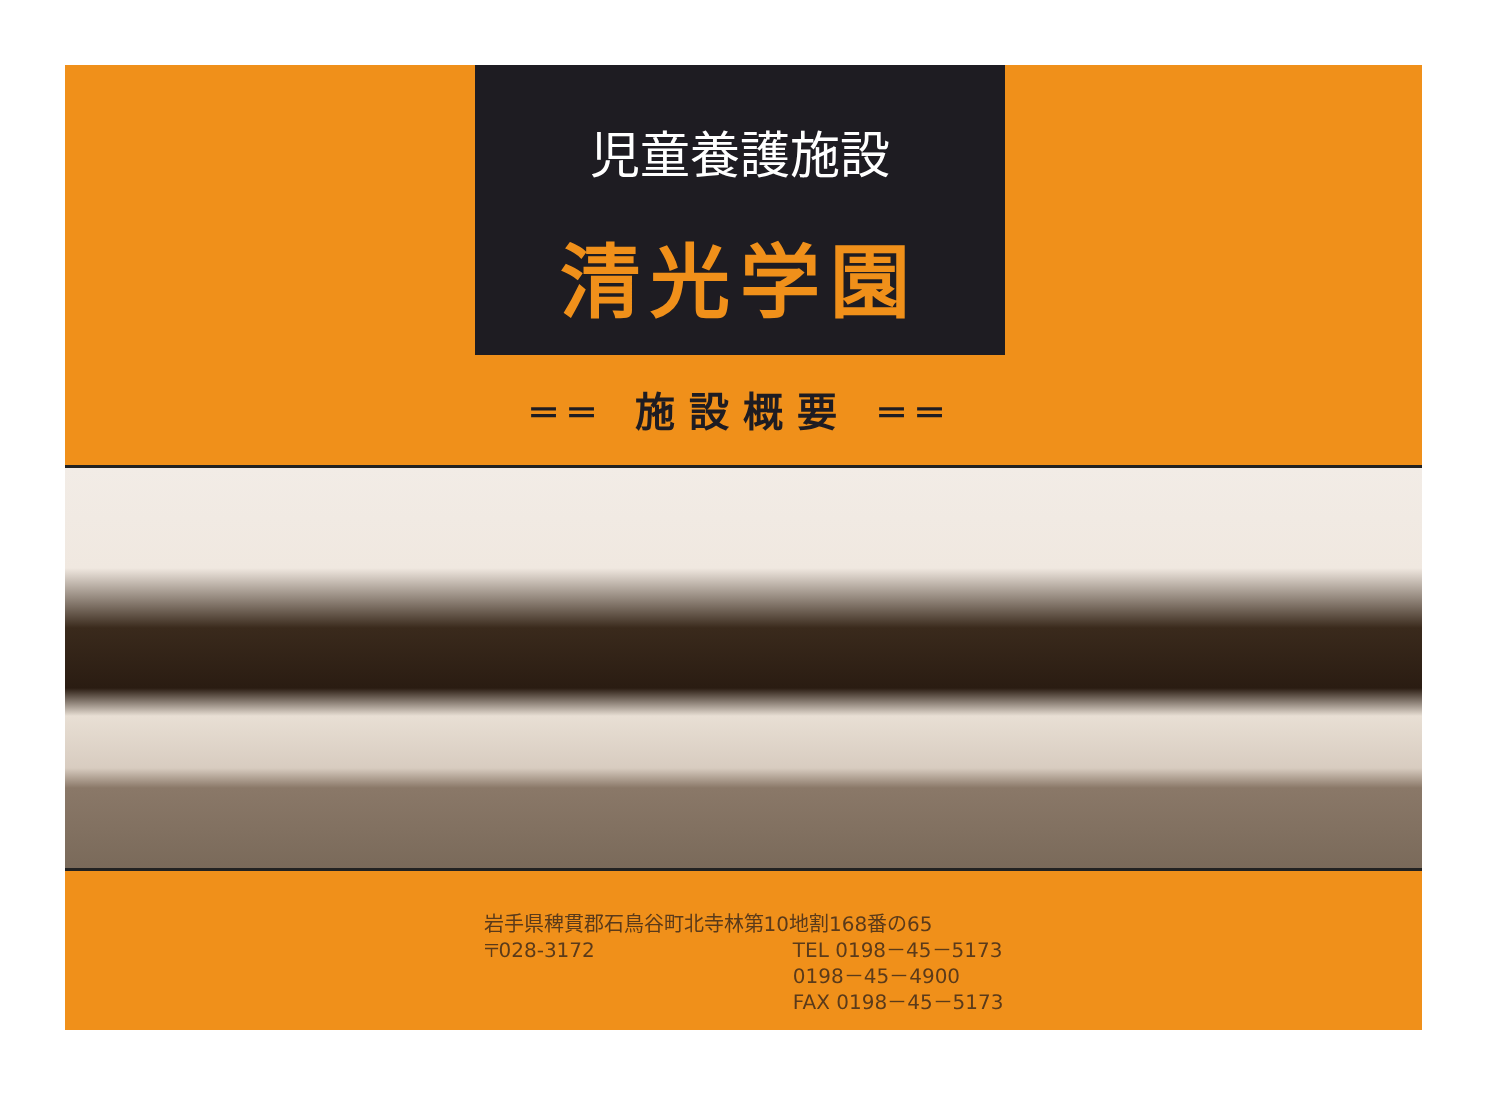児童養護施設
清光学園
══ 施設概要 ══
岩手県稗貫郡石鳥谷町北寺林第10地割168番の65
〒028-3172 TEL 0198－45－5173
0198－45－4900
FAX 0198－45－5173